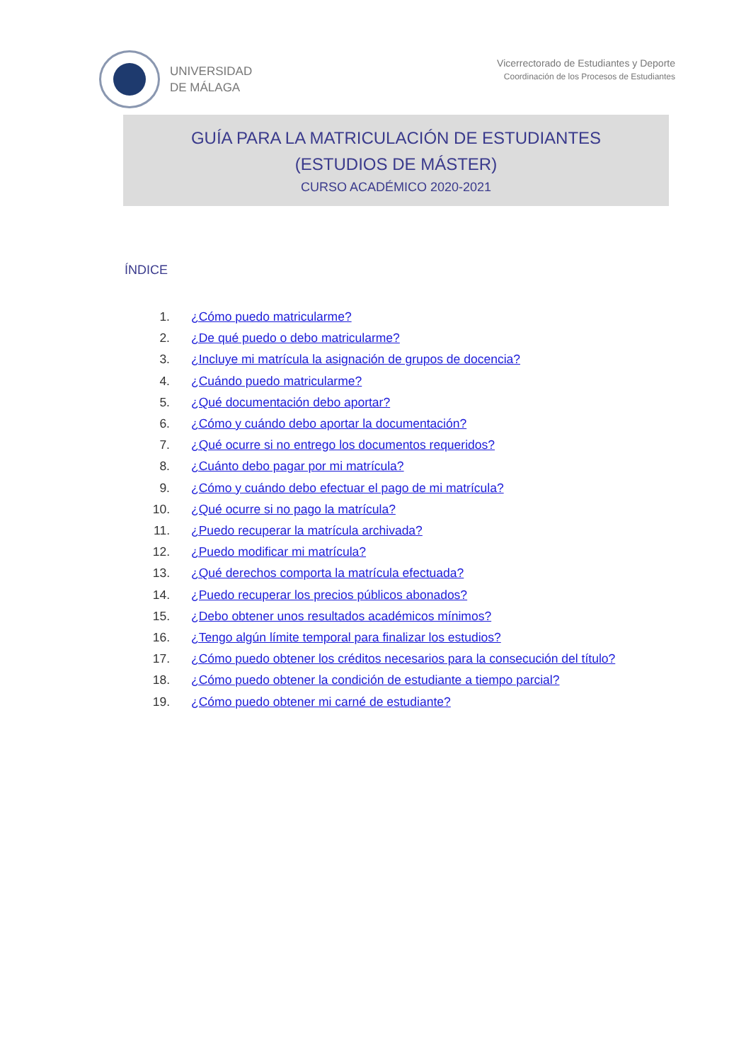UNIVERSIDAD
DE MÁLAGA
Vicerrectorado de Estudiantes y Deporte
Coordinación de los Procesos de Estudiantes
GUÍA PARA LA MATRICULACIÓN DE ESTUDIANTES
(ESTUDIOS DE MÁSTER)
CURSO ACADÉMICO 2020-2021
ÍNDICE
1. ¿Cómo puedo matricularme?
2. ¿De qué puedo o debo matricularme?
3. ¿Incluye mi matrícula la asignación de grupos de docencia?
4. ¿Cuándo puedo matricularme?
5. ¿Qué documentación debo aportar?
6. ¿Cómo y cuándo debo aportar la documentación?
7. ¿Qué ocurre si no entrego los documentos requeridos?
8. ¿Cuánto debo pagar por mi matrícula?
9. ¿Cómo y cuándo debo efectuar el pago de mi matrícula?
10. ¿Qué ocurre si no pago la matrícula?
11. ¿Puedo recuperar la matrícula archivada?
12. ¿Puedo modificar mi matrícula?
13. ¿Qué derechos comporta la matrícula efectuada?
14. ¿Puedo recuperar los precios públicos abonados?
15. ¿Debo obtener unos resultados académicos mínimos?
16. ¿Tengo algún límite temporal para finalizar los estudios?
17. ¿Cómo puedo obtener los créditos necesarios para la consecución del título?
18. ¿Cómo puedo obtener la condición de estudiante a tiempo parcial?
19. ¿Cómo puedo obtener mi carné de estudiante?